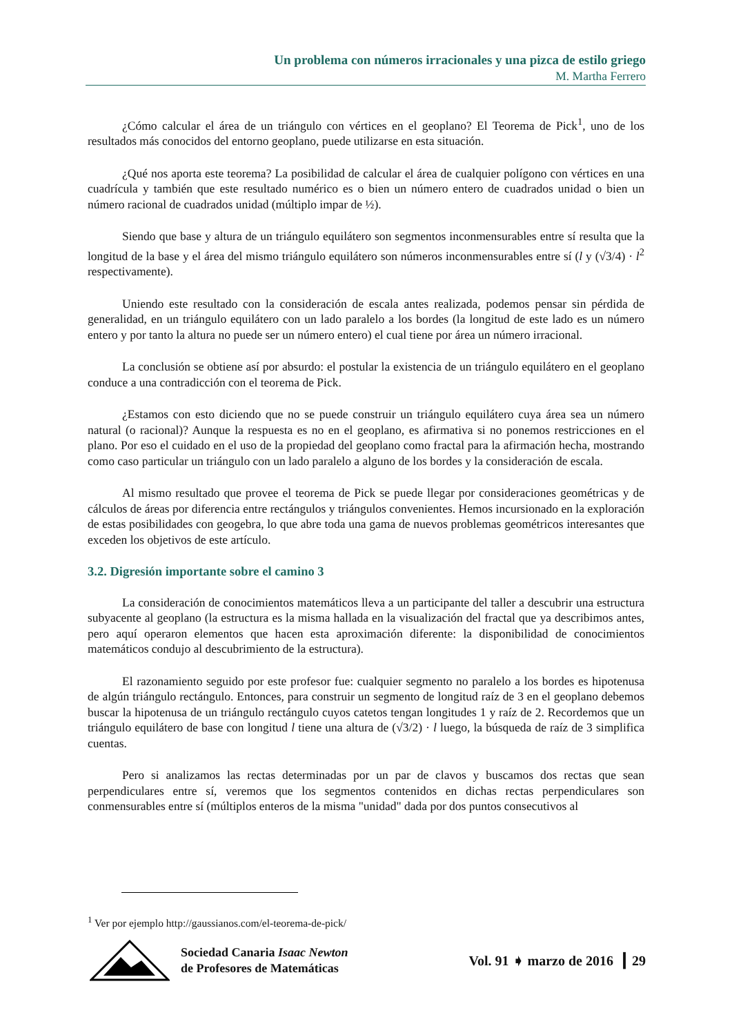Un problema con números irracionales y una pizca de estilo griego
M. Martha Ferrero
¿Cómo calcular el área de un triángulo con vértices en el geoplano? El Teorema de Pick<sup>1</sup>, uno de los resultados más conocidos del entorno geoplano, puede utilizarse en esta situación.
¿Qué nos aporta este teorema? La posibilidad de calcular el área de cualquier polígono con vértices en una cuadrícula y también que este resultado numérico es o bien un número entero de cuadrados unidad o bien un número racional de cuadrados unidad (múltiplo impar de ½).
Siendo que base y altura de un triángulo equilátero son segmentos inconmensurables entre sí resulta que la longitud de la base y el área del mismo triángulo equilátero son números inconmensurables entre sí (l y (√3/4) · l<sup>2</sup> respectivamente).
Uniendo este resultado con la consideración de escala antes realizada, podemos pensar sin pérdida de generalidad, en un triángulo equilátero con un lado paralelo a los bordes (la longitud de este lado es un número entero y por tanto la altura no puede ser un número entero) el cual tiene por área un número irracional.
La conclusión se obtiene así por absurdo: el postular la existencia de un triángulo equilátero en el geoplano conduce a una contradicción con el teorema de Pick.
¿Estamos con esto diciendo que no se puede construir un triángulo equilátero cuya área sea un número natural (o racional)? Aunque la respuesta es no en el geoplano, es afirmativa si no ponemos restricciones en el plano. Por eso el cuidado en el uso de la propiedad del geoplano como fractal para la afirmación hecha, mostrando como caso particular un triángulo con un lado paralelo a alguno de los bordes y la consideración de escala.
Al mismo resultado que provee el teorema de Pick se puede llegar por consideraciones geométricas y de cálculos de áreas por diferencia entre rectángulos y triángulos convenientes. Hemos incursionado en la exploración de estas posibilidades con geogebra, lo que abre toda una gama de nuevos problemas geométricos interesantes que exceden los objetivos de este artículo.
3.2. Digresión importante sobre el camino 3
La consideración de conocimientos matemáticos lleva a un participante del taller a descubrir una estructura subyacente al geoplano (la estructura es la misma hallada en la visualización del fractal que ya describimos antes, pero aquí operaron elementos que hacen esta aproximación diferente: la disponibilidad de conocimientos matemáticos condujo al descubrimiento de la estructura).
El razonamiento seguido por este profesor fue: cualquier segmento no paralelo a los bordes es hipotenusa de algún triángulo rectángulo. Entonces, para construir un segmento de longitud raíz de 3 en el geoplano debemos buscar la hipotenusa de un triángulo rectángulo cuyos catetos tengan longitudes 1 y raíz de 2. Recordemos que un triángulo equilátero de base con longitud l tiene una altura de (√3/2) · l luego, la búsqueda de raíz de 3 simplifica cuentas.
Pero si analizamos las rectas determinadas por un par de clavos y buscamos dos rectas que sean perpendiculares entre sí, veremos que los segmentos contenidos en dichas rectas perpendiculares son conmensurables entre sí (múltiplos enteros de la misma "unidad" dada por dos puntos consecutivos al
<sup>1</sup> Ver por ejemplo http://gaussianos.com/el-teorema-de-pick/
Sociedad Canaria Isaac Newton
de Profesores de Matemáticas
Vol. 91 ➧ marzo de 2016 ┃ 29